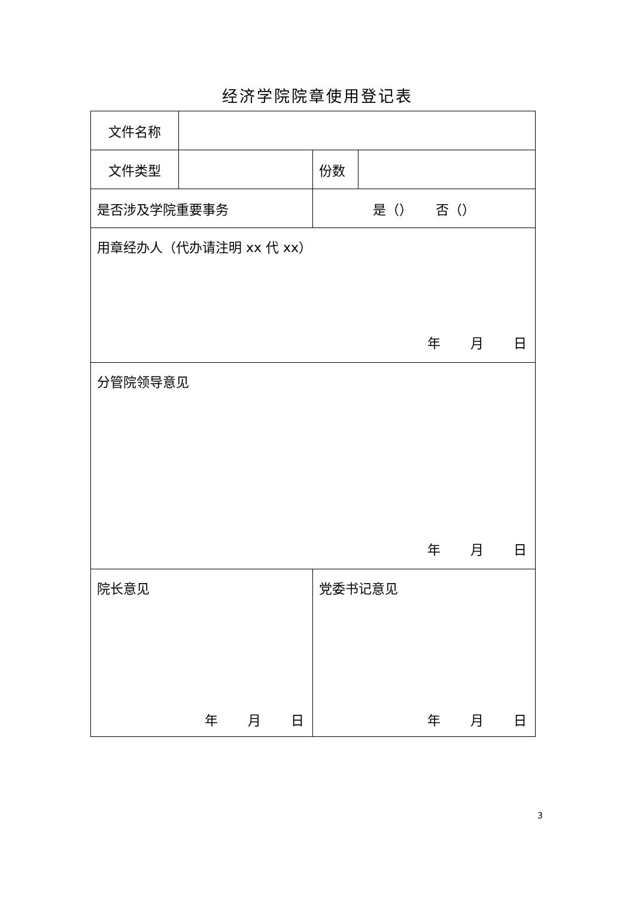经济学院院章使用登记表
| 文件名称 | | | |
| 文件类型 | | 份数 | |
| 是否涉及学院重要事务 | | 是（） 否（） | |
| 用章经办人（代办请注明 xx 代 xx） 年 月 日 | | | |
| 分管院领导意见 年 月 日 | | | |
| 院长意见 年 月 日 | | 党委书记意见 年 月 日 | |
3